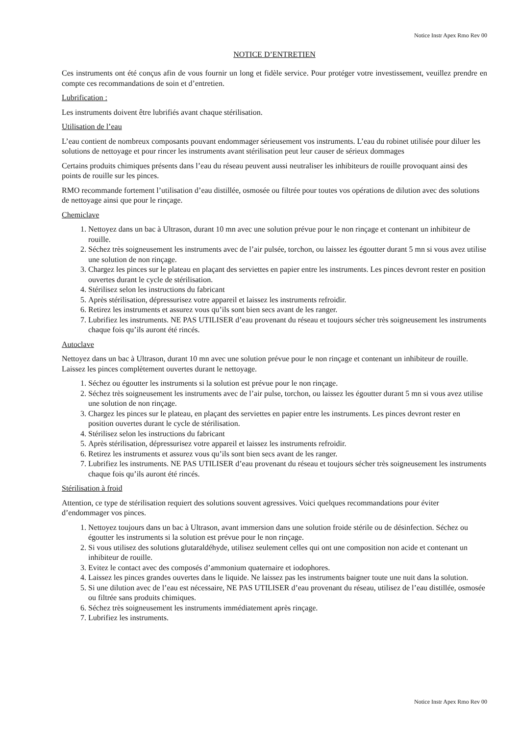Notice Instr Apex Rmo Rev 00
NOTICE D’ENTRETIEN
Ces instruments ont été conçus afin de vous fournir un long et fidèle service. Pour protéger votre investissement, veuillez prendre en compte ces recommandations de soin et d’entretien.
Lubrification :
Les instruments doivent être lubrifiés avant chaque stérilisation.
Utilisation de l’eau
L’eau contient de nombreux composants pouvant endommager sérieusement vos instruments. L’eau du robinet utilisée pour diluer les solutions de nettoyage et pour rincer les instruments avant stérilisation peut leur causer de sérieux dommages
Certains produits chimiques présents dans l’eau du réseau peuvent aussi neutraliser les inhibiteurs de rouille provoquant ainsi des points de rouille sur les pinces.
RMO recommande fortement l’utilisation d’eau distillée, osmosée ou filtrée pour toutes vos opérations de dilution avec des solutions de nettoyage ainsi que pour le rinçage.
Chemiclave
1. Nettoyez dans un bac à Ultrason, durant 10 mn avec une solution prévue pour le non rinçage et contenant un inhibiteur de rouille.
2. Séchez très soigneusement les instruments avec de l’air pulsée, torchon, ou laissez les égoutter durant 5 mn si vous avez utilise une solution de non rinçage.
3. Chargez les pinces sur le plateau en plaçant des serviettes en papier entre les instruments. Les pinces devront rester en position ouvertes durant le cycle de stérilisation.
4. Stérilisez selon les instructions du fabricant
5. Après stérilisation, dépressurisez votre appareil et laissez les instruments refroidir.
6. Retirez les instruments et assurez vous qu’ils sont bien secs avant de les ranger.
7. Lubrifiez les instruments. NE PAS UTILISER d’eau provenant du réseau et toujours sécher très soigneusement les instruments chaque fois qu’ils auront été rincés.
Autoclave
Nettoyez dans un bac à Ultrason, durant 10 mn avec une solution prévue pour le non rinçage et contenant un inhibiteur de rouille. Laissez les pinces complètement ouvertes durant le nettoyage.
1. Séchez ou égoutter les instruments si la solution est prévue pour le non rinçage.
2. Séchez très soigneusement les instruments avec de l’air pulse, torchon, ou laissez les égoutter durant 5 mn si vous avez utilise une solution de non rinçage.
3. Chargez les pinces sur le plateau, en plaçant des serviettes en papier entre les instruments. Les pinces devront rester en position ouvertes durant le cycle de stérilisation.
4. Stérilisez selon les instructions du fabricant
5. Après stérilisation, dépressurisez votre appareil et laissez les instruments refroidir.
6. Retirez les instruments et assurez vous qu’ils sont bien secs avant de les ranger.
7. Lubrifiez les instruments. NE PAS UTILISER d’eau provenant du réseau et toujours sécher très soigneusement les instruments chaque fois qu’ils auront été rincés.
Stérilisation à froid
Attention, ce type de stérilisation requiert des solutions souvent agressives. Voici quelques recommandations pour éviter d’endommager vos pinces.
1. Nettoyez toujours dans un bac à Ultrason, avant immersion dans une solution froide stérile ou de désinfection. Séchez ou égoutter les instruments si la solution est prévue pour le non rinçage.
2. Si vous utilisez des solutions glutaraldéhyde, utilisez seulement celles qui ont une composition non acide et contenant un inhibiteur de rouille.
3. Evitez le contact avec des composés d’ammonium quaternaire et iodophores.
4. Laissez les pinces grandes ouvertes dans le liquide. Ne laissez pas les instruments baigner toute une nuit dans la solution.
5. Si une dilution avec de l’eau est nécessaire, NE PAS UTILISER d’eau provenant du réseau, utilisez de l’eau distillée, osmosée ou filtrée sans produits chimiques.
6. Séchez très soigneusement les instruments immédiatement après rinçage.
7. Lubrifiez les instruments.
Notice Instr Apex Rmo Rev 00